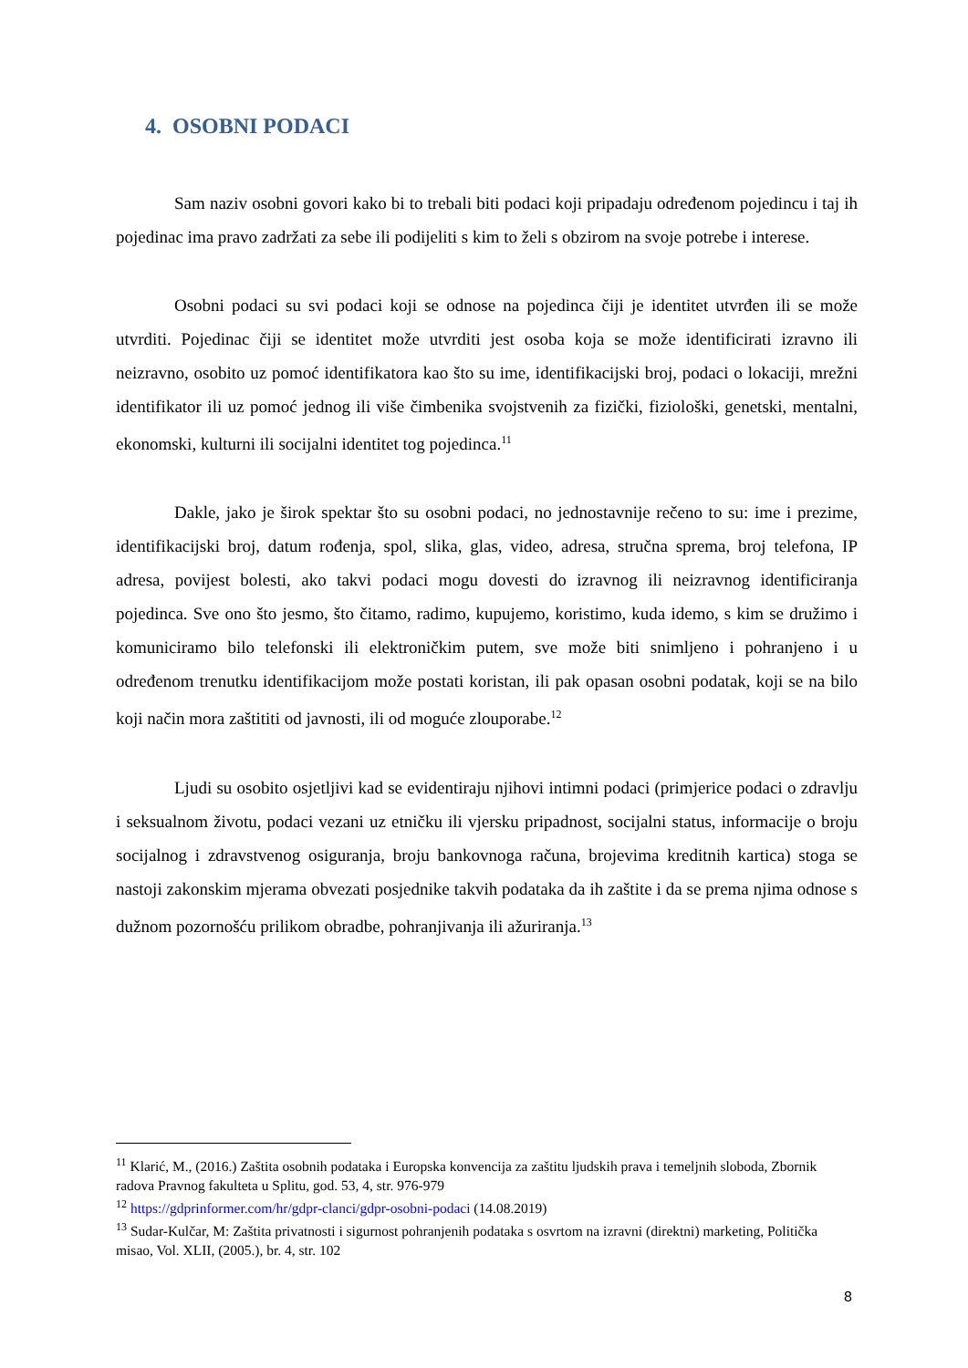4. OSOBNI PODACI
Sam naziv osobni govori kako bi to trebali biti podaci koji pripadaju određenom pojedincu i taj ih pojedinac ima pravo zadržati za sebe ili podijeliti s kim to želi s obzirom na svoje potrebe i interese.
Osobni podaci su svi podaci koji se odnose na pojedinca čiji je identitet utvrđen ili se može utvrditi. Pojedinac čiji se identitet može utvrditi jest osoba koja se može identificirati izravno ili neizravno, osobito uz pomoć identifikatora kao što su ime, identifikacijski broj, podaci o lokaciji, mrežni identifikator ili uz pomoć jednog ili više čimbenika svojstvenih za fizički, fiziološki, genetski, mentalni, ekonomski, kulturni ili socijalni identitet tog pojedinca.<sup>11</sup>
Dakle, jako je širok spektar što su osobni podaci, no jednostavnije rečeno to su: ime i prezime, identifikacijski broj, datum rođenja, spol, slika, glas, video, adresa, stručna sprema, broj telefona, IP adresa, povijest bolesti, ako takvi podaci mogu dovesti do izravnog ili neizravnog identificiranja pojedinca. Sve ono što jesmo, što čitamo, radimo, kupujemo, koristimo, kuda idemo, s kim se družimo i komuniciramo bilo telefonski ili elektroničkim putem, sve može biti snimljeno i pohranjeno i u određenom trenutku identifikacijom može postati koristan, ili pak opasan osobni podatak, koji se na bilo koji način mora zaštititi od javnosti, ili od moguće zlouporabe.<sup>12</sup>
Ljudi su osobito osjetljivi kad se evidentiraju njihovi intimni podaci (primjerice podaci o zdravlju i seksualnom životu, podaci vezani uz etničku ili vjersku pripadnost, socijalni status, informacije o broju socijalnog i zdravstvenog osiguranja, broju bankovnoga računa, brojevima kreditnih kartica) stoga se nastoji zakonskim mjerama obvezati posjednike takvih podataka da ih zaštite i da se prema njima odnose s dužnom pozornošću prilikom obradbe, pohranjivanja ili ažuriranja.<sup>13</sup>
<sup>11</sup> Klarić, M., (2016.) Zaštita osobnih podataka i Europska konvencija za zaštitu ljudskih prava i temeljnih sloboda, Zbornik radova Pravnog fakulteta u Splitu, god. 53, 4, str. 976-979
<sup>12</sup> https://gdprinformer.com/hr/gdpr-clanci/gdpr-osobni-podaci (14.08.2019)
<sup>13</sup> Sudar-Kulčar, M: Zaštita privatnosti i sigurnost pohranjenih podataka s osvrtom na izravni (direktni) marketing, Politička misao, Vol. XLII, (2005.), br. 4, str. 102
8